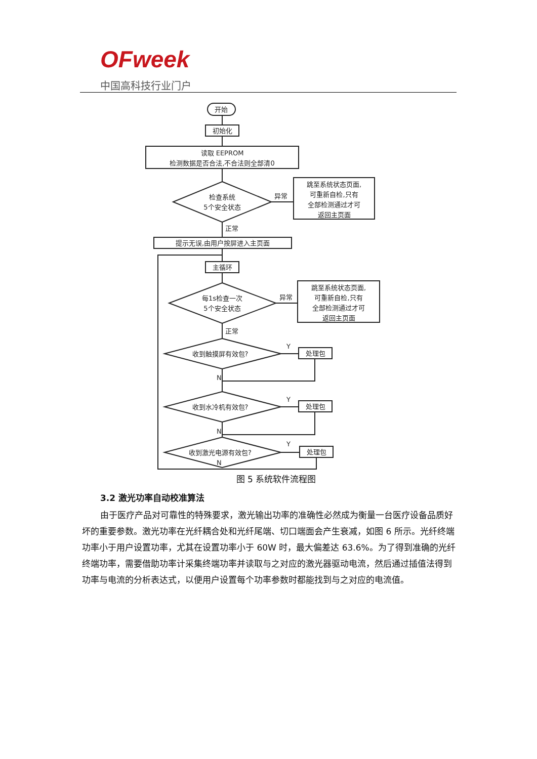OFweek
中国高科技行业门户
开始
初始化
读取 EEPROM
检测数据是否合法,不合法则全部清0
检查系统
5个安全状态
异常
跳至系统状态页面,
可重新自检,只有
全部检测通过才可
返回主页面
正常
提示无误,由用户按屏进入主页面
主循环
每1s检查一次
5个安全状态
异常
跳至系统状态页面,
可重新自检,只有
全部检测通过才可
返回主页面
正常
收到触摸屏有效包?
Y
处理包
N
收到水冷机有效包?
Y
处理包
N
收到激光电源有效包?
Y
处理包
N
图 5 系统软件流程图
3.2 激光功率自动校准算法
由于医疗产品对可靠性的特殊要求，激光输出功率的准确性必然成为衡量一台医疗设备品质好坏的重要参数。激光功率在光纤耦合处和光纤尾端、切口端面会产生衰减，如图 6 所示。光纤终端功率小于用户设置功率，尤其在设置功率小于 60W 时，最大偏差达 63.6%。为了得到准确的光纤终端功率，需要借助功率计采集终端功率并读取与之对应的激光器驱动电流，然后通过插值法得到功率与电流的分析表达式，以便用户设置每个功率参数时都能找到与之对应的电流值。